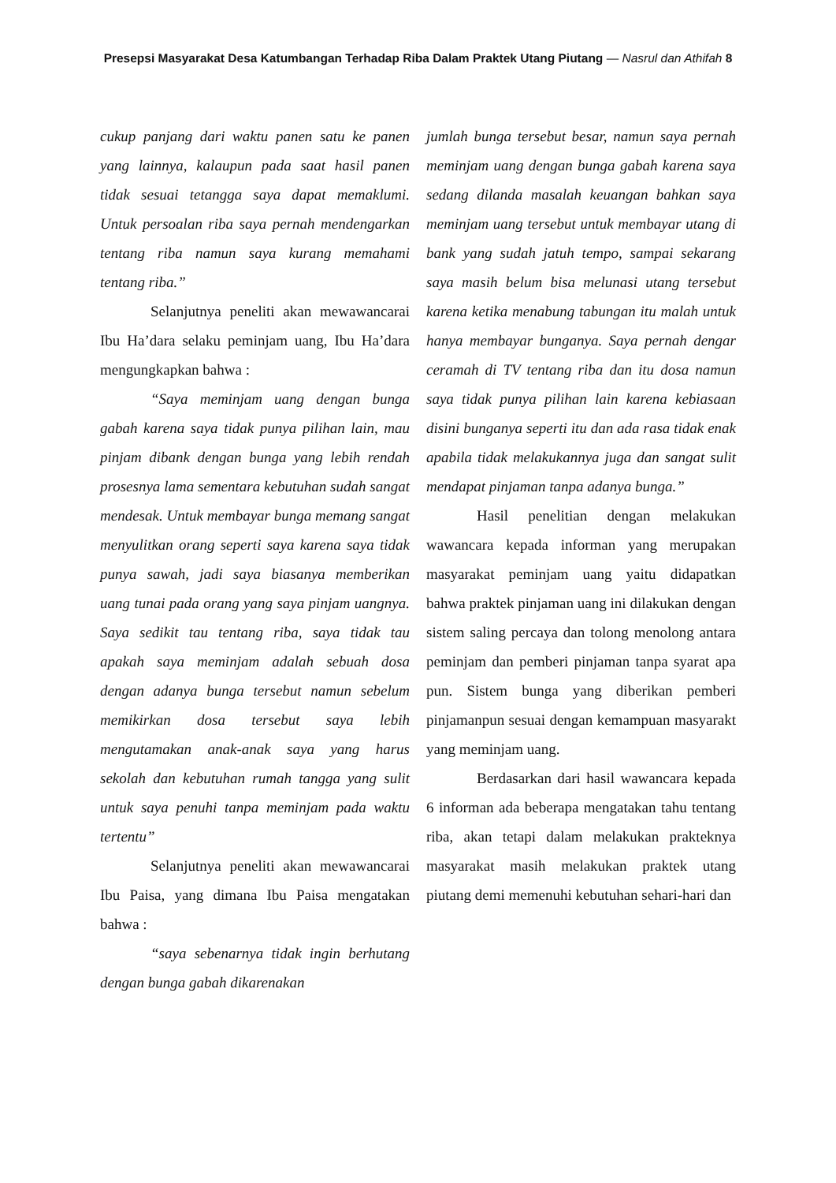Presepsi Masyarakat Desa Katumbangan Terhadap Riba Dalam Praktek Utang Piutang — Nasrul dan Athifah 8
cukup panjang dari waktu panen satu ke panen yang lainnya, kalaupun pada saat hasil panen tidak sesuai tetangga saya dapat memaklumi. Untuk persoalan riba saya pernah mendengarkan tentang riba namun saya kurang memahami tentang riba.”
Selanjutnya peneliti akan mewawancarai Ibu Ha’dara selaku peminjam uang, Ibu Ha’dara mengungkapkan bahwa :
“Saya meminjam uang dengan bunga gabah karena saya tidak punya pilihan lain, mau pinjam dibank dengan bunga yang lebih rendah prosesnya lama sementara kebutuhan sudah sangat mendesak. Untuk membayar bunga memang sangat menyulitkan orang seperti saya karena saya tidak punya sawah, jadi saya biasanya memberikan uang tunai pada orang yang saya pinjam uangnya. Saya sedikit tau tentang riba, saya tidak tau apakah saya meminjam adalah sebuah dosa dengan adanya bunga tersebut namun sebelum memikirkan dosa tersebut saya lebih mengutamakan anak-anak saya yang harus sekolah dan kebutuhan rumah tangga yang sulit untuk saya penuhi tanpa meminjam pada waktu tertentu”
Selanjutnya peneliti akan mewawancarai Ibu Paisa, yang dimana Ibu Paisa mengatakan bahwa :
“saya sebenarnya tidak ingin berhutang dengan bunga gabah dikarenakan
jumlah bunga tersebut besar, namun saya pernah meminjam uang dengan bunga gabah karena saya sedang dilanda masalah keuangan bahkan saya meminjam uang tersebut untuk membayar utang di bank yang sudah jatuh tempo, sampai sekarang saya masih belum bisa melunasi utang tersebut karena ketika menabung tabungan itu malah untuk hanya membayar bunganya. Saya pernah dengar ceramah di TV tentang riba dan itu dosa namun saya tidak punya pilihan lain karena kebiasaan disini bunganya seperti itu dan ada rasa tidak enak apabila tidak melakukannya juga dan sangat sulit mendapat pinjaman tanpa adanya bunga.”
Hasil penelitian dengan melakukan wawancara kepada informan yang merupakan masyarakat peminjam uang yaitu didapatkan bahwa praktek pinjaman uang ini dilakukan dengan sistem saling percaya dan tolong menolong antara peminjam dan pemberi pinjaman tanpa syarat apa pun. Sistem bunga yang diberikan pemberi pinjamanpun sesuai dengan kemampuan masyarakt yang meminjam uang.
Berdasarkan dari hasil wawancara kepada 6 informan ada beberapa mengatakan tahu tentang riba, akan tetapi dalam melakukan prakteknya masyarakat masih melakukan praktek utang piutang demi memenuhi kebutuhan sehari-hari dan